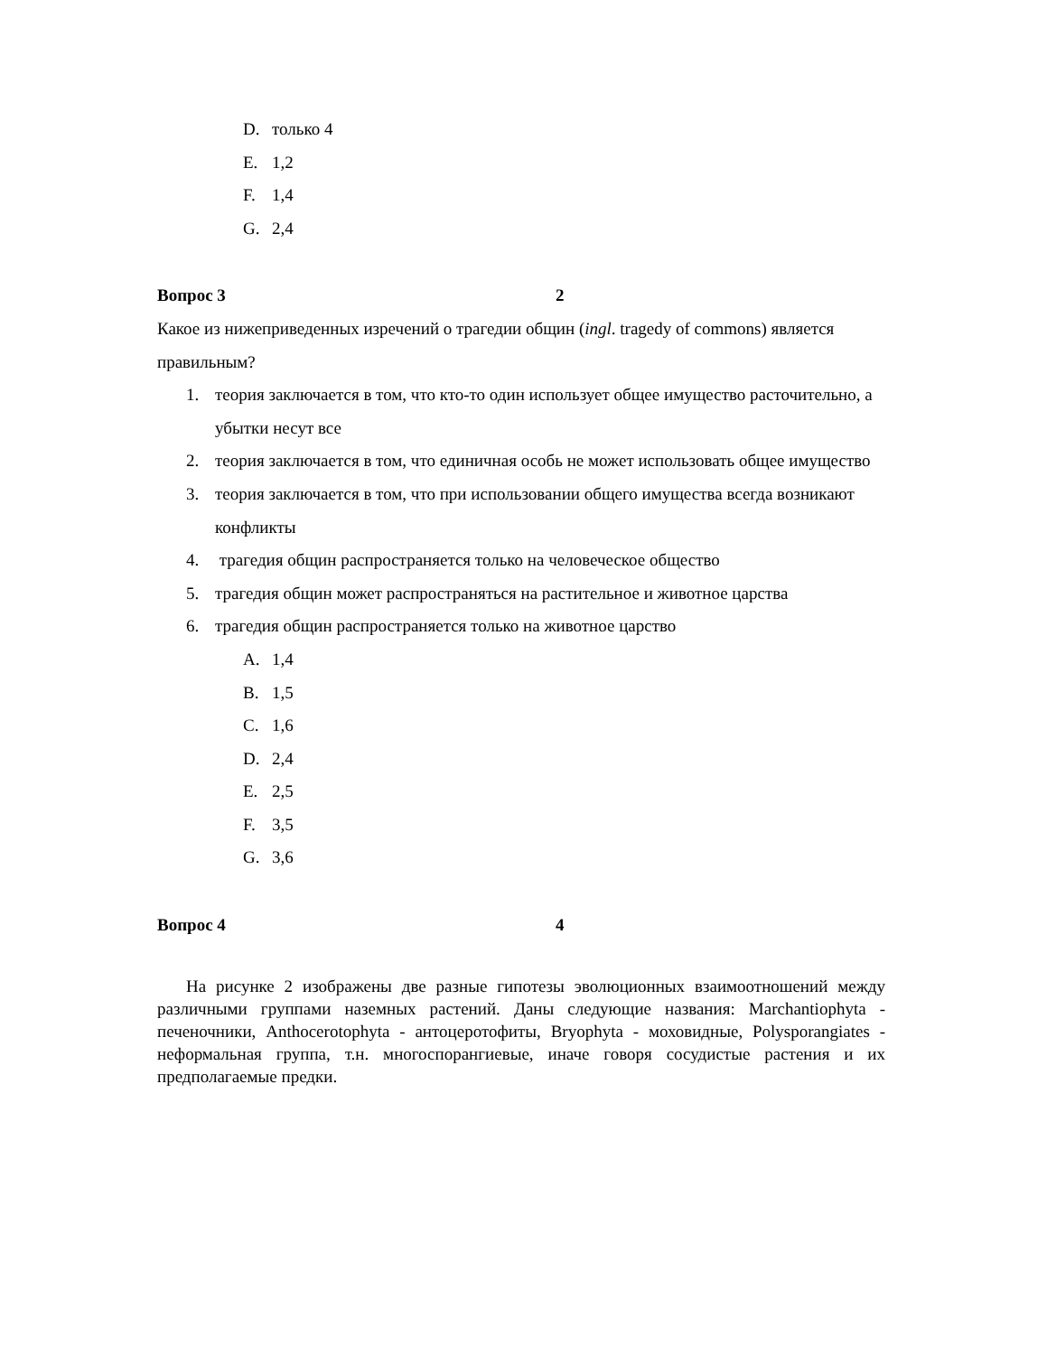D. только 4
E. 1,2
F. 1,4
G. 2,4
Вопрос 3 2
Какое из нижеприведенных изречений о трагедии общин (ingl. tragedy of commons) является правильным?
1. теория заключается в том, что кто-то один использует общее имущество расточительно, а убытки несут все
2. теория заключается в том, что единичная особь не может использовать общее имущество
3. теория заключается в том, что при использовании общего имущества всегда возникают конфликты
4. трагедия общин распространяется только на человеческое общество
5. трагедия общин может распространяться на растительное и животное царства
6. трагедия общин распространяется только на животное царство
A. 1,4
B. 1,5
C. 1,6
D. 2,4
E. 2,5
F. 3,5
G. 3,6
Вопрос 4 4
На рисунке 2 изображены две разные гипотезы эволюционных взаимоотношений между различными группами наземных растений. Даны следующие названия: Marchantiophyta - печеночники, Anthocerotophyta - антоцеротофиты, Bryophyta - моховидные, Polysporangiates - неформальная группа, т.н. многоспорангиевые, иначе говоря сосудистые растения и их предполагаемые предки.